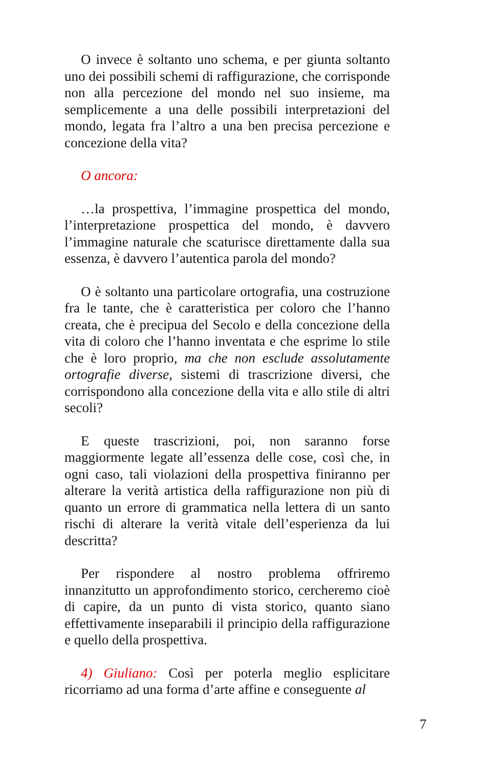O invece è soltanto uno schema, e per giunta soltanto uno dei possibili schemi di raffigurazione, che corrisponde non alla percezione del mondo nel suo insieme, ma semplicemente a una delle possibili interpretazioni del mondo, legata fra l’altro a una ben precisa percezione e concezione della vita?
O ancora:
…la prospettiva, l’immagine prospettica del mondo, l’interpretazione prospettica del mondo, è davvero l’immagine naturale che scaturisce direttamente dalla sua essenza, è davvero l’autentica parola del mondo?
O è soltanto una particolare ortografia, una costruzione fra le tante, che è caratteristica per coloro che l’hanno creata, che è precipua del Secolo e della concezione della vita di coloro che l’hanno inventata e che esprime lo stile che è loro proprio, ma che non esclude assolutamente ortografie diverse, sistemi di trascrizione diversi, che corrispondono alla concezione della vita e allo stile di altri secoli?
E queste trascrizioni, poi, non saranno forse maggiormente legate all’essenza delle cose, così che, in ogni caso, tali violazioni della prospettiva finiranno per alterare la verità artistica della raffigurazione non più di quanto un errore di grammatica nella lettera di un santo rischi di alterare la verità vitale dell’esperienza da lui descritta?
Per rispondere al nostro problema offriremo innanzitutto un approfondimento storico, cercheremo cioè di capire, da un punto di vista storico, quanto siano effettivamente inseparabili il principio della raffigurazione e quello della prospettiva.
4) Giuliano: Così per poterla meglio esplicitare ricorriamo ad una forma d’arte affine e conseguente al
7